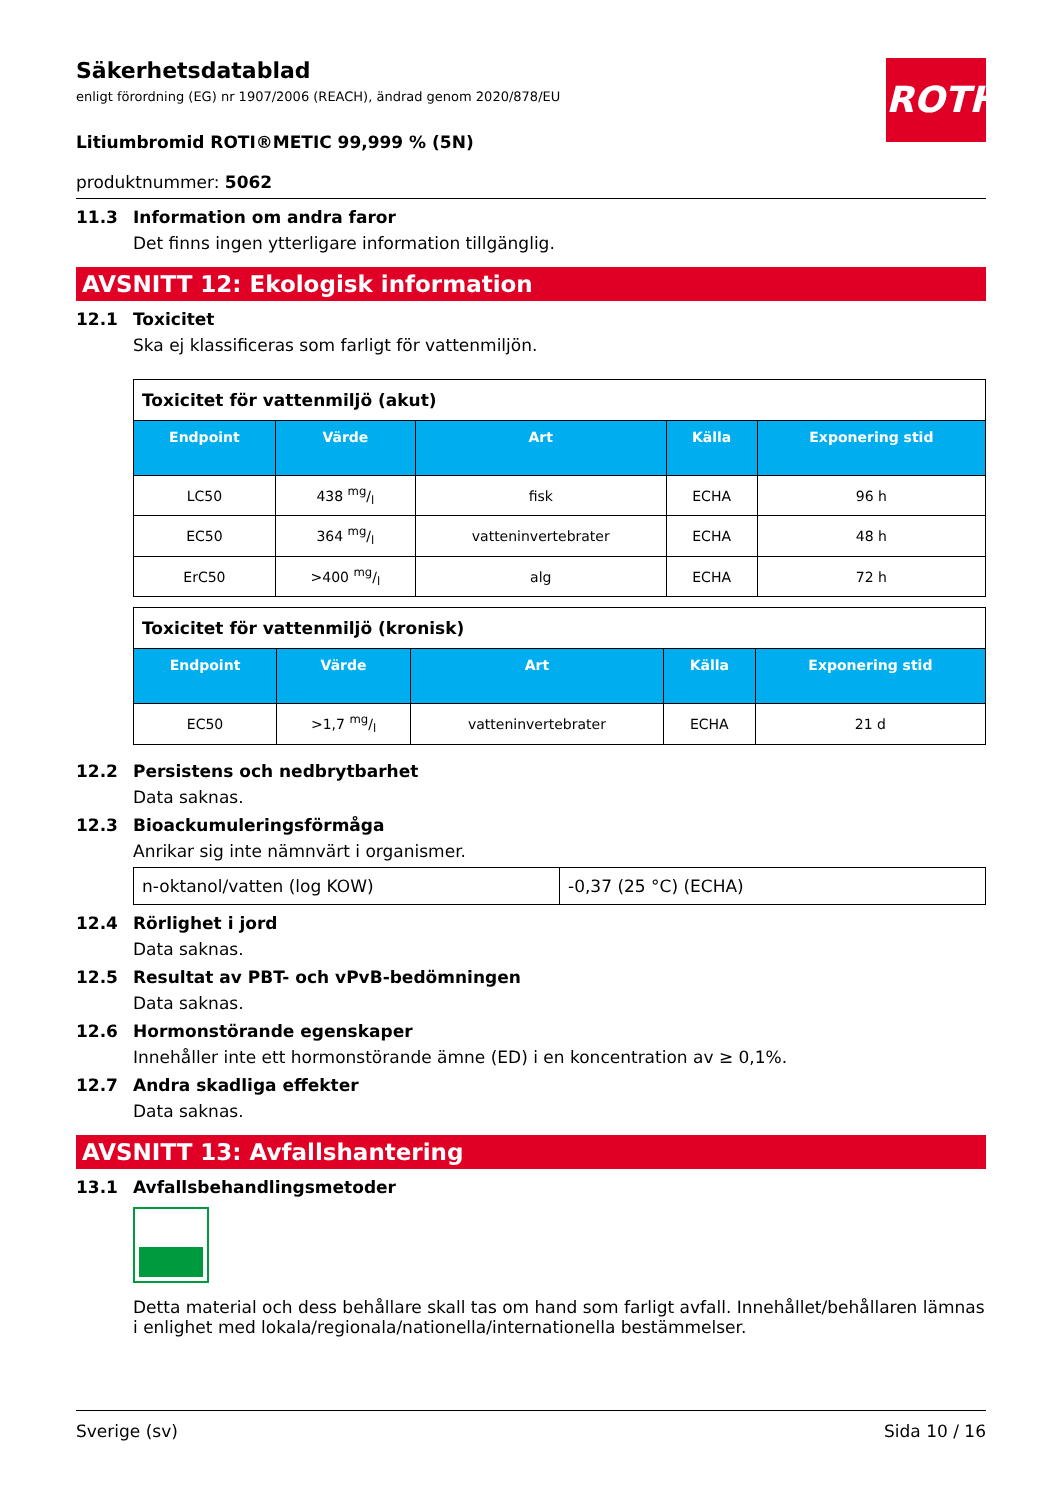ROTH
Säkerhetsdatablad
enligt förordning (EG) nr 1907/2006 (REACH), ändrad genom 2020/878/EU
Litiumbromid ROTI®METIC 99,999 % (5N)
produktnummer: 5062
11.3 Information om andra faror
Det finns ingen ytterligare information tillgänglig.
AVSNITT 12: Ekologisk information
12.1 Toxicitet
Ska ej klassificeras som farligt för vattenmiljön.
| Toxicitet för vattenmiljö (akut) | | | | |
| Endpoint | Värde | Art | Källa | Exponering stid |
| LC50 | 438 mg/l | fisk | ECHA | 96 h |
| EC50 | 364 mg/l | vatteninvertebrater | ECHA | 48 h |
| ErC50 | >400 mg/l | alg | ECHA | 72 h |
| Toxicitet för vattenmiljö (kronisk) | | | | |
| Endpoint | Värde | Art | Källa | Exponering stid |
| EC50 | >1,7 mg/l | vatteninvertebrater | ECHA | 21 d |
12.2 Persistens och nedbrytbarhet
Data saknas.
12.3 Bioackumuleringsförmåga
Anrikar sig inte nämnvärt i organismer.
| n-oktanol/vatten (log KOW) | -0,37 (25 °C) (ECHA) |
12.4 Rörlighet i jord
Data saknas.
12.5 Resultat av PBT- och vPvB-bedömningen
Data saknas.
12.6 Hormonstörande egenskaper
Innehåller inte ett hormonstörande ämne (ED) i en koncentration av ≥ 0,1%.
12.7 Andra skadliga effekter
Data saknas.
AVSNITT 13: Avfallshantering
13.1 Avfallsbehandlingsmetoder
Detta material och dess behållare skall tas om hand som farligt avfall. Innehållet/behållaren lämnas i enlighet med lokala/regionala/nationella/internationella bestämmelser.
Sverige (sv) Sida 10 / 16